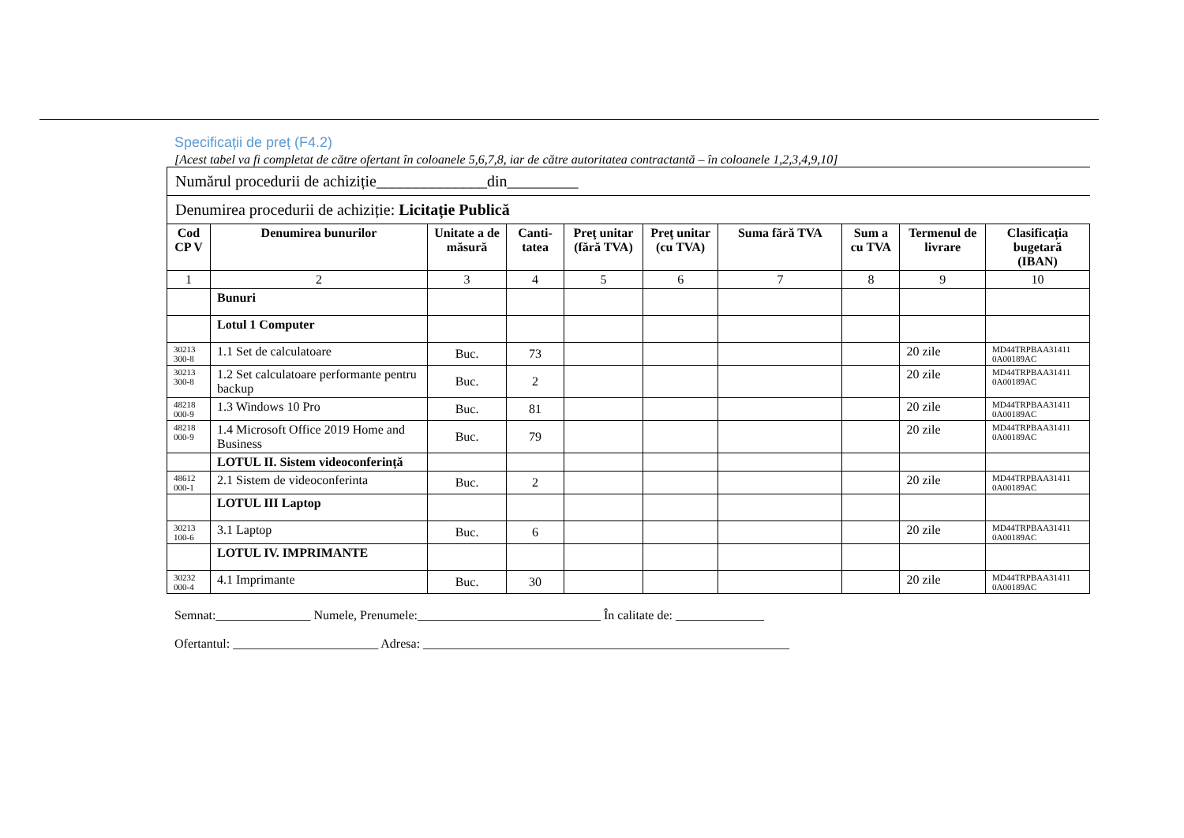Specificații de preț (F4.2)
[Acest tabel va fi completat de către ofertant în coloanele 5,6,7,8, iar de către autoritatea contractantă – în coloanele 1,2,3,4,9,10]
| Numărul procedurii de achiziție______________din_________ | | | | | | | | | |
| Denumirea procedurii de achiziție: Licitație Publică | | | | | | | | | |
| Cod CP V | Denumirea bunurilor | Unitate a de măsură | Canti-tatea | Preţ unitar (fără TVA) | Preţ unitar (cu TVA) | Suma fără TVA | Sum a cu TVA | Termenul de livrare | Clasificația bugetară (IBAN) |
| 1 | 2 | 3 | 4 | 5 | 6 | 7 | 8 | 9 | 10 |
| | Bunuri | | | | | | | | |
| | Lotul 1 Computer | | | | | | | | |
| 30213 300-8 | 1.1 Set de calculatoare | Buc. | 73 | | | | | 20 zile | MD44TRPBAA31411 0A00189AC |
| 30213 300-8 | 1.2 Set calculatoare performante pentru backup | Buc. | 2 | | | | | 20 zile | MD44TRPBAA31411 0A00189AC |
| 48218 000-9 | 1.3 Windows 10 Pro | Buc. | 81 | | | | | 20 zile | MD44TRPBAA31411 0A00189AC |
| 48218 000-9 | 1.4 Microsoft Office 2019 Home and Business | Buc. | 79 | | | | | 20 zile | MD44TRPBAA31411 0A00189AC |
| | LOTUL II. Sistem videoconferință | | | | | | | | |
| 48612 000-1 | 2.1 Sistem de videoconferinta | Buc. | 2 | | | | | 20 zile | MD44TRPBAA31411 0A00189AC |
| | LOTUL III Laptop | | | | | | | | |
| 30213 100-6 | 3.1 Laptop | Buc. | 6 | | | | | 20 zile | MD44TRPBAA31411 0A00189AC |
| | LOTUL IV. IMPRIMANTE | | | | | | | | |
| 30232 000-4 | 4.1 Imprimante | Buc. | 30 | | | | | 20 zile | MD44TRPBAA31411 0A00189AC |
Semnat:_______________ Numele, Prenumele:_____________________________ În calitate de: ______________
Ofertantul: _______________________ Adresa: __________________________________________________________